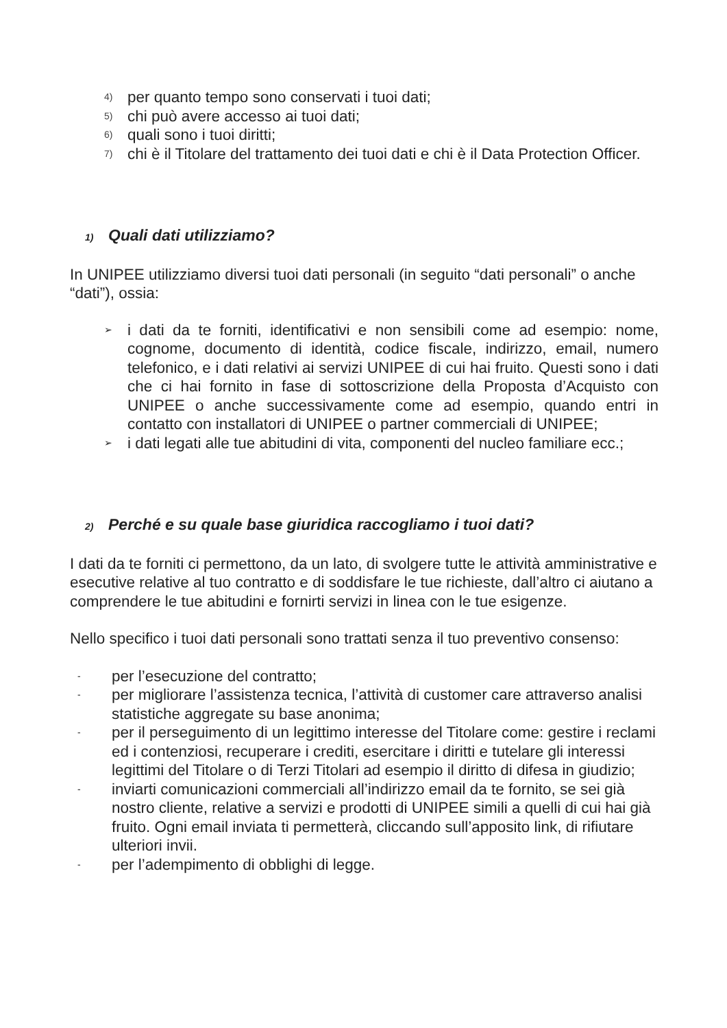4) per quanto tempo sono conservati i tuoi dati;
5) chi può avere accesso ai tuoi dati;
6) quali sono i tuoi diritti;
7) chi è il Titolare del trattamento dei tuoi dati e chi è il Data Protection Officer.
1) Quali dati utilizziamo?
In UNIPEE utilizziamo diversi tuoi dati personali (in seguito “dati personali” o anche “dati”), ossia:
➢ i dati da te forniti, identificativi e non sensibili come ad esempio: nome, cognome, documento di identità, codice fiscale, indirizzo, email, numero telefonico, e i dati relativi ai servizi UNIPEE di cui hai fruito. Questi sono i dati che ci hai fornito in fase di sottoscrizione della Proposta d’Acquisto con UNIPEE o anche successivamente come ad esempio, quando entri in contatto con installatori di UNIPEE o partner commerciali di UNIPEE;
➢ i dati legati alle tue abitudini di vita, componenti del nucleo familiare ecc.;
2) Perché e su quale base giuridica raccogliamo i tuoi dati?
I dati da te forniti ci permettono, da un lato, di svolgere tutte le attività amministrative e esecutive relative al tuo contratto e di soddisfare le tue richieste, dall’altro ci aiutano a comprendere le tue abitudini e fornirti servizi in linea con le tue esigenze.
Nello specifico i tuoi dati personali sono trattati senza il tuo preventivo consenso:
- per l’esecuzione del contratto;
- per migliorare l’assistenza tecnica, l’attività di customer care attraverso analisi statistiche aggregate su base anonima;
- per il perseguimento di un legittimo interesse del Titolare come: gestire i reclami ed i contenziosi, recuperare i crediti, esercitare i diritti e tutelare gli interessi legittimi del Titolare o di Terzi Titolari ad esempio il diritto di difesa in giudizio;
- inviarti comunicazioni commerciali all’indirizzo email da te fornito, se sei già nostro cliente, relative a servizi e prodotti di UNIPEE simili a quelli di cui hai già fruito. Ogni email inviata ti permetterà, cliccando sull’apposito link, di rifiutare ulteriori invii.
- per l’adempimento di obblighi di legge.